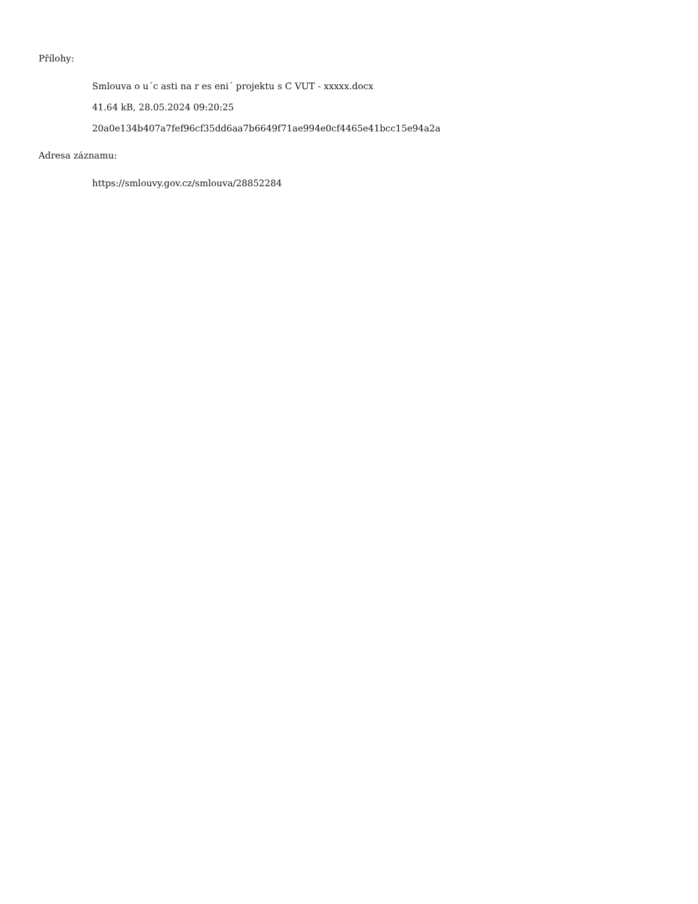Přílohy:
Smlouva o u´c asti na r es eni´ projektu s C VUT - xxxxx.docx
41.64 kB, 28.05.2024 09:20:25
20a0e134b407a7fef96cf35dd6aa7b6649f71ae994e0cf4465e41bcc15e94a2a
Adresa záznamu:
https://smlouvy.gov.cz/smlouva/28852284